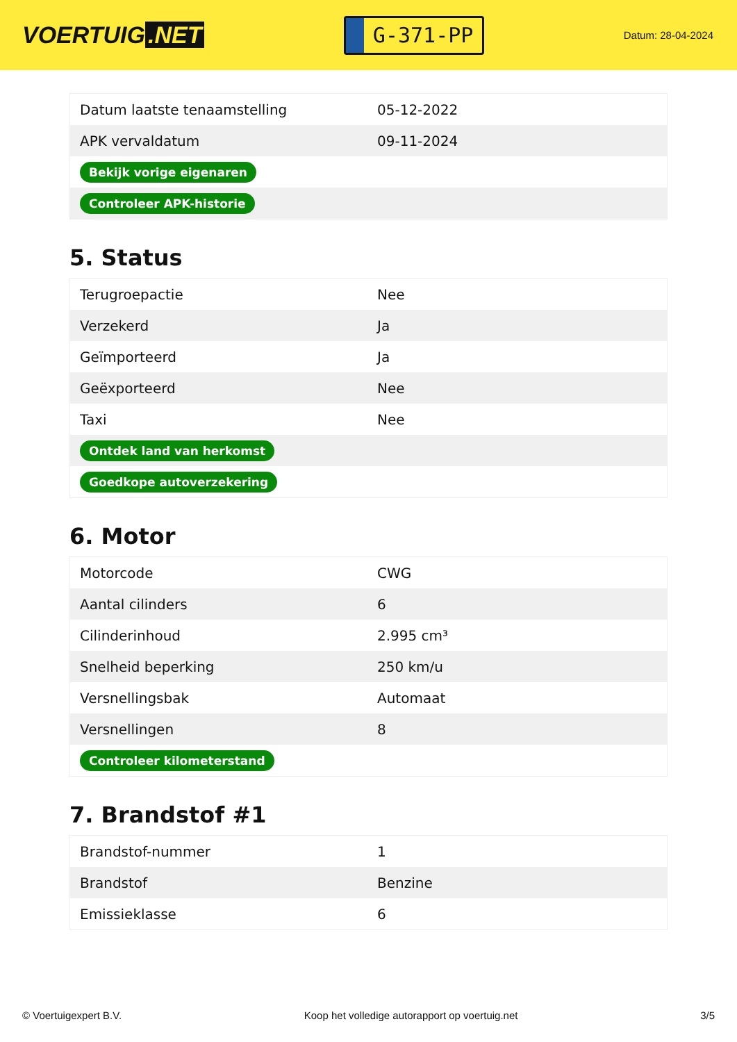VOERTUIG.NET
G-371-PP
Datum: 28-04-2024
| Datum laatste tenaamstelling | 05-12-2022 |
| APK vervaldatum | 09-11-2024 |
| Bekijk vorige eigenaren | |
| Controleer APK-historie | |
5. Status
| Terugroepactie | Nee |
| Verzekerd | Ja |
| Geïmporteerd | Ja |
| Geëxporteerd | Nee |
| Taxi | Nee |
| Ontdek land van herkomst | |
| Goedkope autoverzekering | |
6. Motor
| Motorcode | CWG |
| Aantal cilinders | 6 |
| Cilinderinhoud | 2.995 cm³ |
| Snelheid beperking | 250 km/u |
| Versnellingsbak | Automaat |
| Versnellingen | 8 |
| Controleer kilometerstand | |
7. Brandstof #1
| Brandstof-nummer | 1 |
| Brandstof | Benzine |
| Emissieklasse | 6 |
© Voertuigexpert B.V. Koop het volledige autorapport op voertuig.net 3/5